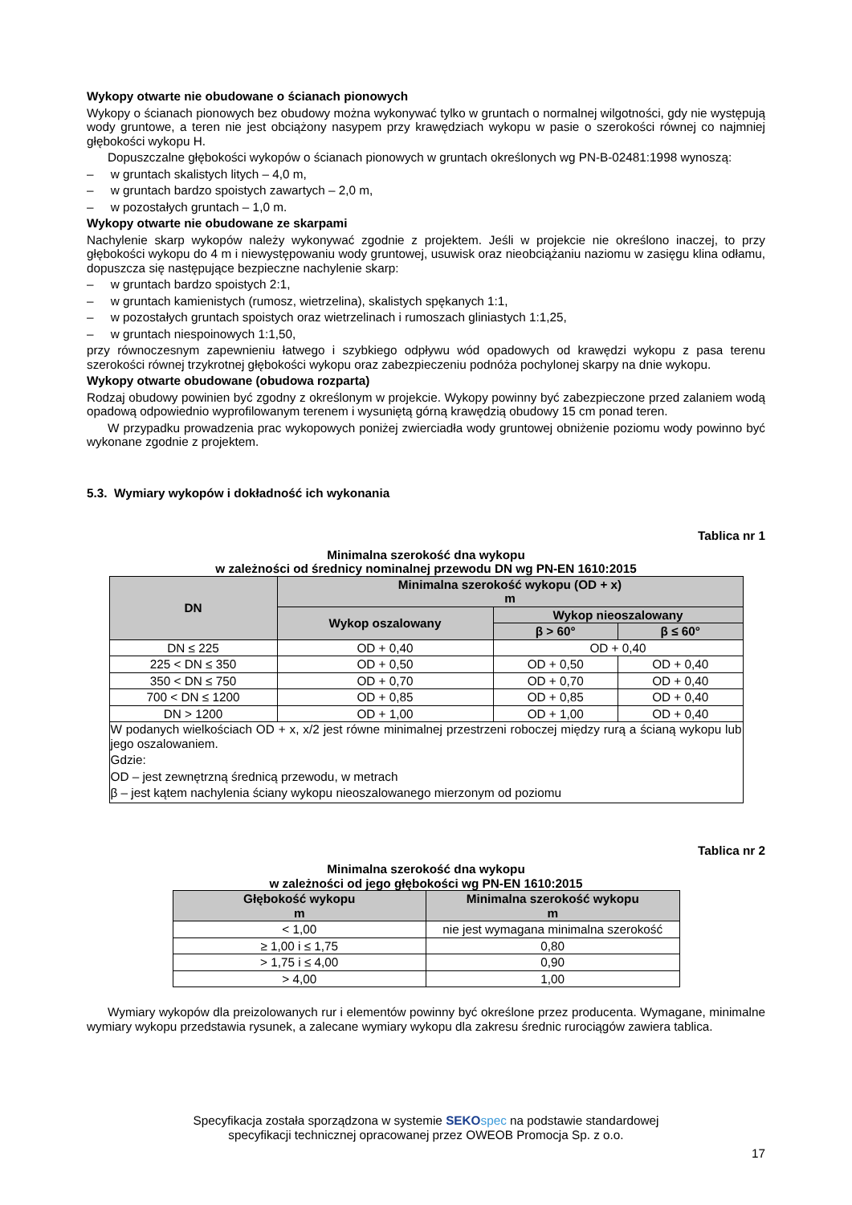Wykopy otwarte nie obudowane o ścianach pionowych
Wykopy o ścianach pionowych bez obudowy można wykonywać tylko w gruntach o normalnej wilgotności, gdy nie występują wody gruntowe, a teren nie jest obciążony nasypem przy krawędziach wykopu w pasie o szerokości równej co najmniej głębokości wykopu H.
Dopuszczalne głębokości wykopów o ścianach pionowych w gruntach określonych wg PN-B-02481:1998 wynoszą:
– w gruntach skalistych litych – 4,0 m,
– w gruntach bardzo spoistych zawartych – 2,0 m,
– w pozostałych gruntach – 1,0 m.
Wykopy otwarte nie obudowane ze skarpami
Nachylenie skarp wykopów należy wykonywać zgodnie z projektem. Jeśli w projekcie nie określono inaczej, to przy głębokości wykopu do 4 m i niewystępowaniu wody gruntowej, usuwisk oraz nieobciążaniu naziomu w zasięgu klina odłamu, dopuszcza się następujące bezpieczne nachylenie skarp:
– w gruntach bardzo spoistych 2:1,
– w gruntach kamienistych (rumosz, wietrzelina), skalistych spękanych 1:1,
– w pozostałych gruntach spoistych oraz wietrzelinach i rumoszach gliniastych 1:1,25,
– w gruntach niespoinowych 1:1,50,
przy równoczesnym zapewnieniu łatwego i szybkiego odpływu wód opadowych od krawędzi wykopu z pasa terenu szerokości równej trzykrotnej głębokości wykopu oraz zabezpieczeniu podnóża pochylonej skarpy na dnie wykopu.
Wykopy otwarte obudowane (obudowa rozparta)
Rodzaj obudowy powinien być zgodny z określonym w projekcie. Wykopy powinny być zabezpieczone przed zalaniem wodą opadową odpowiednio wyprofilowanym terenem i wysuniętą górną krawędzią obudowy 15 cm ponad teren.
W przypadku prowadzenia prac wykopowych poniżej zwierciadła wody gruntowej obniżenie poziomu wody powinno być wykonane zgodnie z projektem.
5.3. Wymiary wykopów i dokładność ich wykonania
Tablica nr 1
Minimalna szerokość dna wykopu
w zależności od średnicy nominalnej przewodu DN wg PN-EN 1610:2015
| DN | Minimalna szerokość wykopu (OD + x) m | | |
| --- | --- | --- | --- |
| | Wykop oszalowany | Wykop nieoszalowany | |
| | | β > 60° | β ≤ 60° |
| DN ≤ 225 | OD + 0,40 | OD + 0,40 | |
| 225 < DN ≤ 350 | OD + 0,50 | OD + 0,50 | OD + 0,40 |
| 350 < DN ≤ 750 | OD + 0,70 | OD + 0,70 | OD + 0,40 |
| 700 < DN ≤ 1200 | OD + 0,85 | OD + 0,85 | OD + 0,40 |
| DN > 1200 | OD + 1,00 | OD + 1,00 | OD + 0,40 |
| W podanych wielkościach OD + x, x/2 jest równe minimalnej przestrzeni roboczej między rurą a ścianą wykopu lub jego oszalowaniem. Gdzie: OD – jest zewnętrzną średnicą przewodu, w metrach β – jest kątem nachylenia ściany wykopu nieoszalowanego mierzonym od poziomu | | | |
Tablica nr 2
Minimalna szerokość dna wykopu
w zależności od jego głębokości wg PN-EN 1610:2015
| Głębokość wykopu m | Minimalna szerokość wykopu m |
| --- | --- |
| < 1,00 | nie jest wymagana minimalna szerokość |
| ≥ 1,00 i ≤ 1,75 | 0,80 |
| > 1,75 i ≤ 4,00 | 0,90 |
| > 4,00 | 1,00 |
Wymiary wykopów dla preizolowanych rur i elementów powinny być określone przez producenta. Wymagane, minimalne wymiary wykopu przedstawia rysunek, a zalecane wymiary wykopu dla zakresu średnic rurociągów zawiera tablica.
Specyfikacja została sporządzona w systemie SEKO spec na podstawie standardowej
specyfikacji technicznej opracowanej przez OWEOB Promocja Sp. z o.o.
17